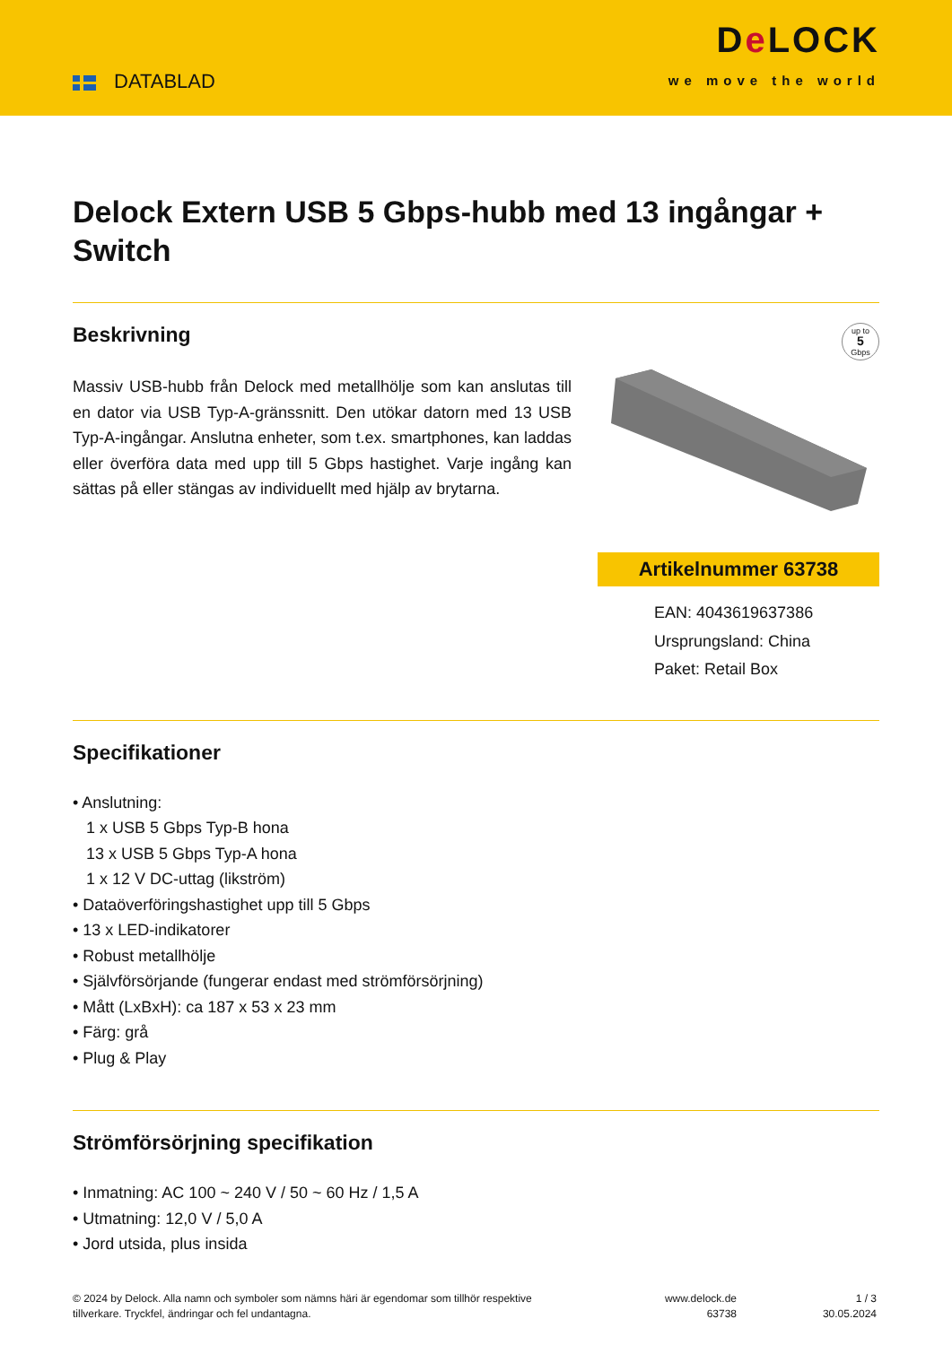DATABLAD
De LOCK
we move the world
Delock Extern USB 5 Gbps-hubb med 13 ingångar + Switch
Beskrivning
Massiv USB-hubb från Delock med metallhölje som kan anslutas till en dator via USB Typ-A-gränssnitt. Den utökar datorn med 13 USB Typ-A-ingångar. Anslutna enheter, som t.ex. smartphones, kan laddas eller överföra data med upp till 5 Gbps hastighet. Varje ingång kan sättas på eller stängas av individuellt med hjälp av brytarna.
up to
5
Gbps
Artikelnummer 63738
EAN: 4043619637386
Ursprungsland: China
Paket: Retail Box
Specifikationer
• Anslutning:
1 x USB 5 Gbps Typ-B hona
13 x USB 5 Gbps Typ-A hona
1 x 12 V DC-uttag (likström)
• Dataöverföringshastighet upp till 5 Gbps
• 13 x LED-indikatorer
• Robust metallhölje
• Självförsörjande (fungerar endast med strömförsörjning)
• Mått (LxBxH): ca 187 x 53 x 23 mm
• Färg: grå
• Plug & Play
Strömförsörjning specifikation
• Inmatning: AC 100 ~ 240 V / 50 ~ 60 Hz / 1,5 A
• Utmatning: 12,0 V / 5,0 A
• Jord utsida, plus insida
© 2024 by Delock. Alla namn och symboler som nämns häri är egendomar som tillhör respektive tillverkare. Tryckfel, ändringar och fel undantagna.
www.delock.de
63738
1 / 3
30.05.2024